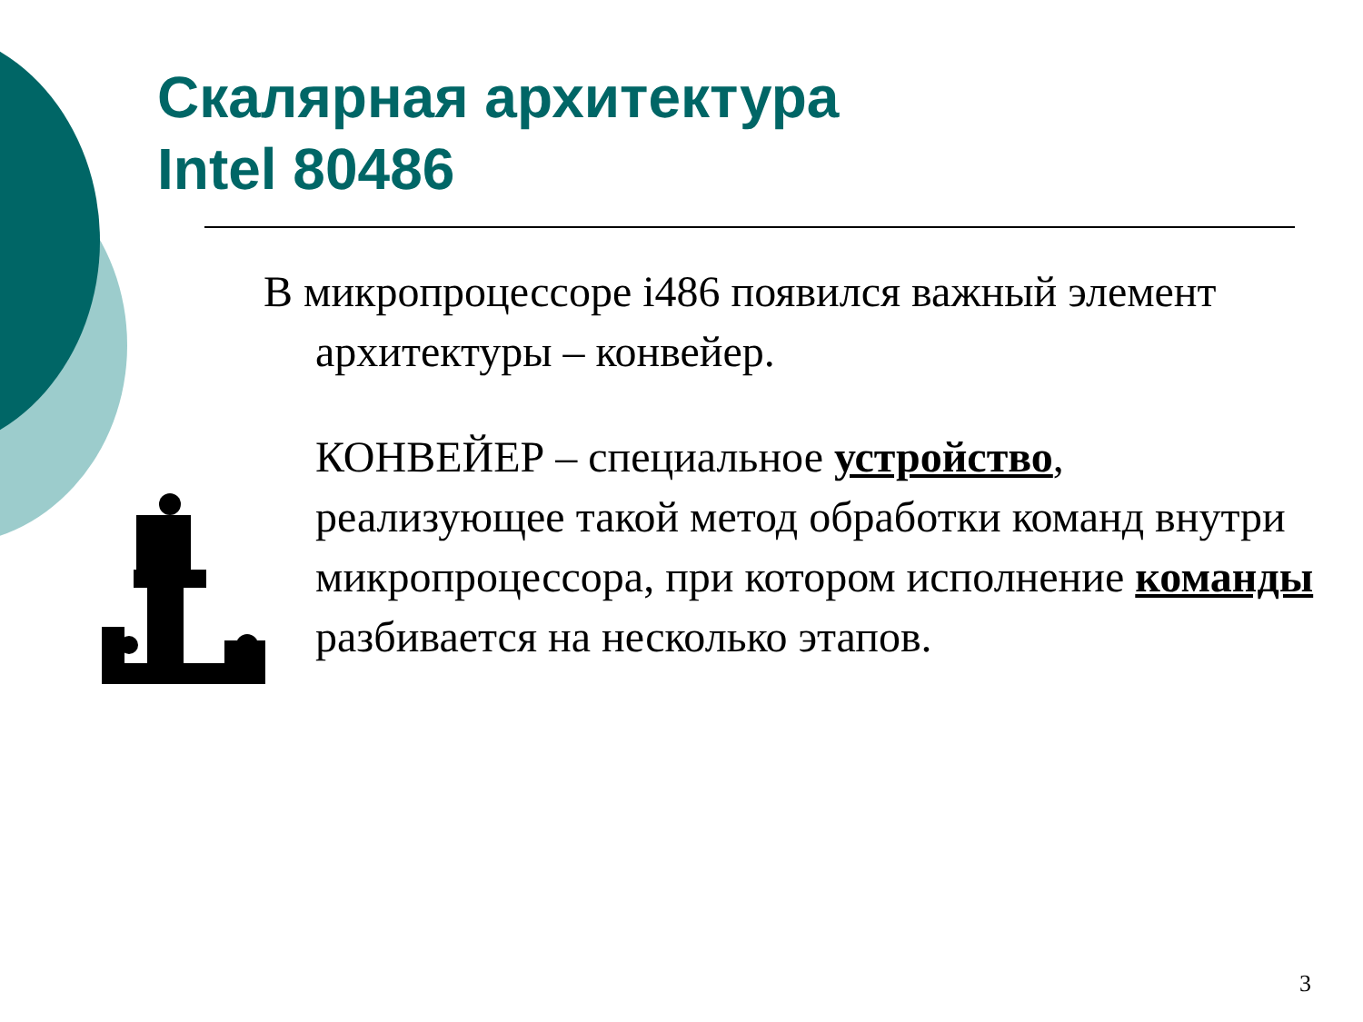Скалярная архитектура
Intel 80486
В микропроцессоре i486 появился важный элемент архитектуры – конвейер.
КОНВЕЙЕР – специальное устройство, реализующее такой метод обработки команд внутри микропроцессора, при котором исполнение команды разбивается на несколько этапов.
3